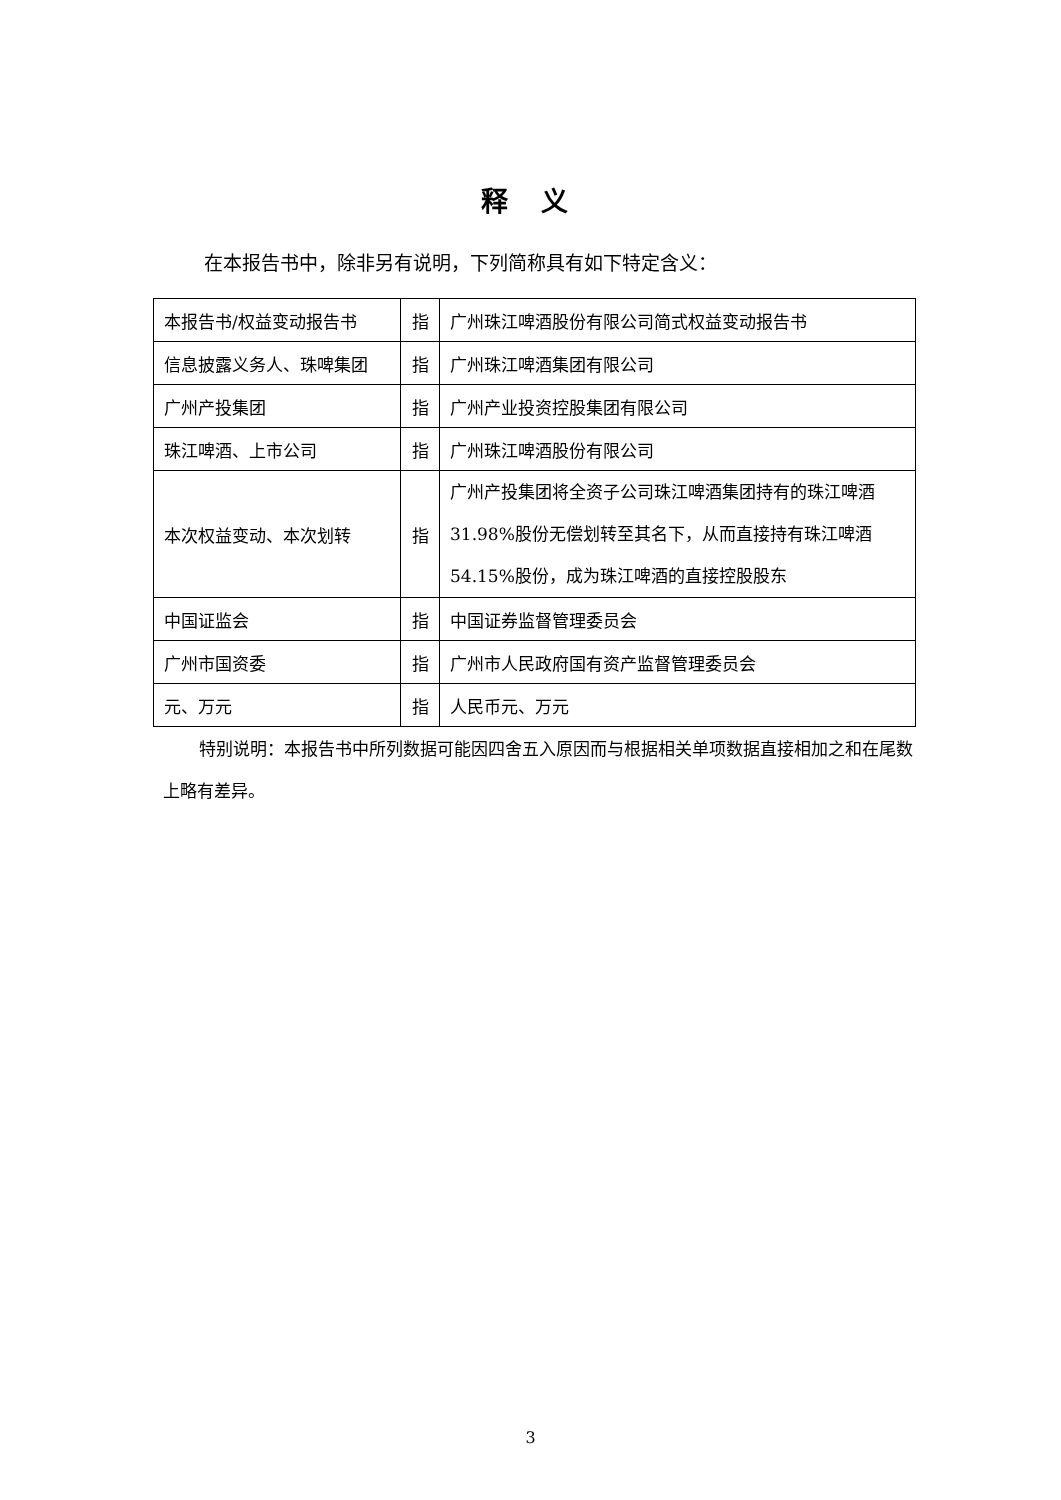释 义
在本报告书中，除非另有说明，下列简称具有如下特定含义：
| 本报告书/权益变动报告书 | 指 | 广州珠江啤酒股份有限公司简式权益变动报告书 |
| 信息披露义务人、珠啤集团 | 指 | 广州珠江啤酒集团有限公司 |
| 广州产投集团 | 指 | 广州产业投资控股集团有限公司 |
| 珠江啤酒、上市公司 | 指 | 广州珠江啤酒股份有限公司 |
| 本次权益变动、本次划转 | 指 | 广州产投集团将全资子公司珠江啤酒集团持有的珠江啤酒31.98%股份无偿划转至其名下，从而直接持有珠江啤酒54.15%股份，成为珠江啤酒的直接控股股东 |
| 中国证监会 | 指 | 中国证券监督管理委员会 |
| 广州市国资委 | 指 | 广州市人民政府国有资产监督管理委员会 |
| 元、万元 | 指 | 人民币元、万元 |
特别说明：本报告书中所列数据可能因四舍五入原因而与根据相关单项数据直接相加之和在尾数上略有差异。
3